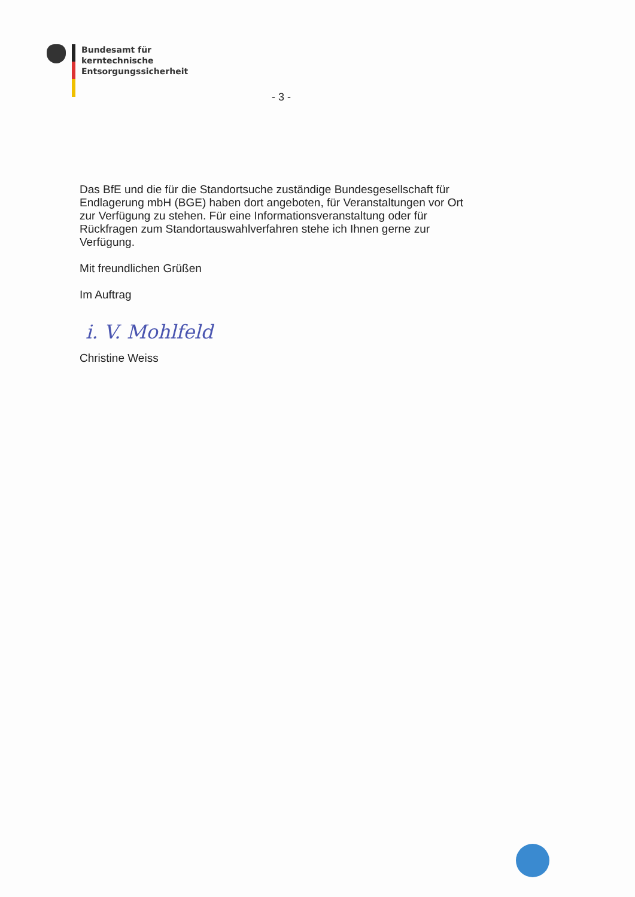Bundesamt für
kerntechnische
Entsorgungssicherheit
- 3 -
Das BfE und die für die Standortsuche zuständige Bundesgesellschaft für Endlagerung mbH (BGE) haben dort angeboten, für Veranstaltungen vor Ort zur Verfügung zu stehen. Für eine Informationsveranstaltung oder für Rückfragen zum Standortauswahlverfahren stehe ich Ihnen gerne zur Verfügung.
Mit freundlichen Grüßen
Im Auftrag
i. V. Mohlfeld
Christine Weiss